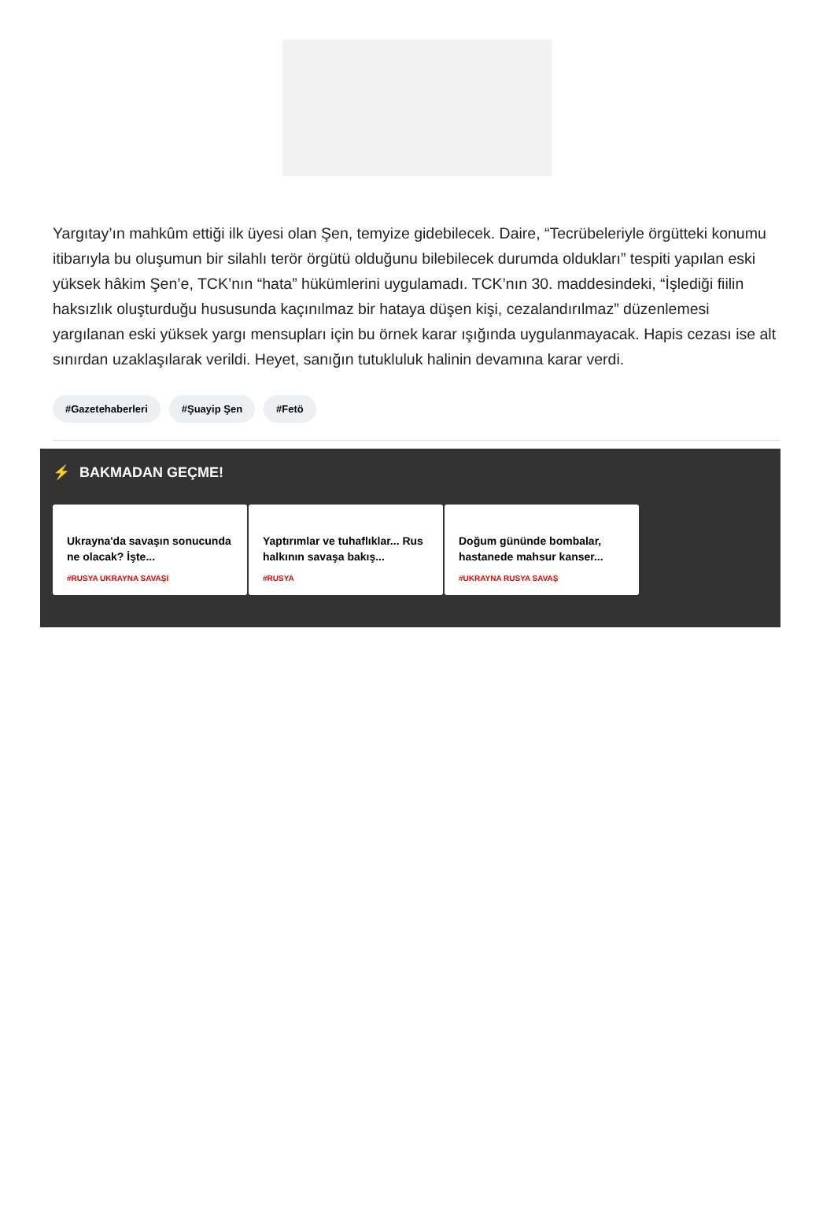Yargıtay’ın mahkûm ettiği ilk üyesi olan Şen, temyize gidebilecek. Daire, “Tecrübeleriyle örgütteki konumu itibarıyla bu oluşumun bir silahlı terör örgütü olduğunu bilebilecek durumda oldukları” tespiti yapılan eski yüksek hâkim Şen’e, TCK’nın “hata” hükümlerini uygulamadı. TCK’nın 30. maddesindeki, “İşlediği fiilin haksızlık oluşturduğu hususunda kaçınılmaz bir hataya düşen kişi, cezalandırılmaz” düzenlemesi yargılanan eski yüksek yargı mensupları için bu örnek karar ışığında uygulanmayacak. Hapis cezası ise alt sınırdan uzaklaşılarak verildi. Heyet, sanığın tutukluluk halinin devamına karar verdi.
#Gazetehaberleri #Şuayip Şen #Fetö
⚡ BAKMADAN GEÇME!
Ukrayna'da savaşın sonucunda ne olacak? İşte...
#RUSYA UKRAYNA SAVAŞI
Yaptırımlar ve tuhaflıklar... Rus halkının savaşa bakış...
#RUSYA
Doğum gününde bombalar, hastanede mahsur kanser...
#UKRAYNA RUSYA SAVAŞ